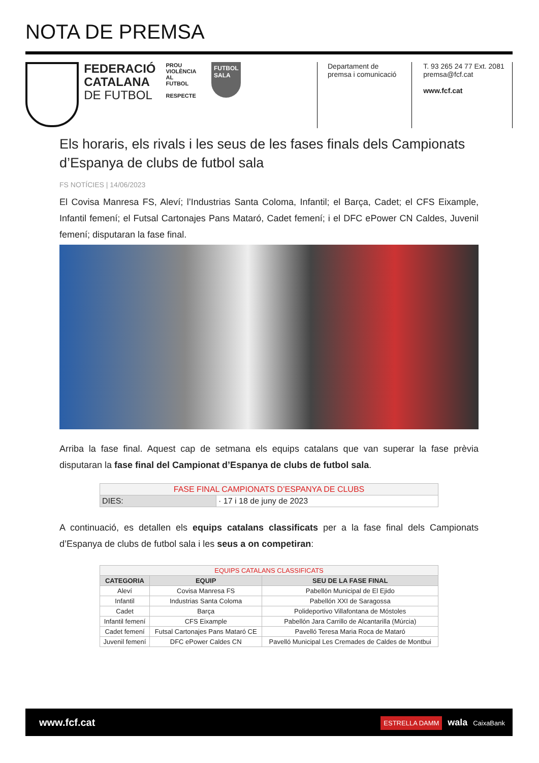NOTA DE PREMSA
FEDERACIÓ
CATALANA
DE FUTBOL
PROU VIOLÈNCIA AL FUTBOL
RESPECTE
FUTBOL
SALA
Departament de
premsa i comunicació
T. 93 265 24 77 Ext. 2081
premsa@fcf.cat
www.fcf.cat
Els horaris, els rivals i les seus de les fases finals dels Campionats d’Espanya de clubs de futbol sala
FS NOTÍCIES | 14/06/2023
El Covisa Manresa FS, Aleví; l’Industrias Santa Coloma, Infantil; el Barça, Cadet; el CFS Eixample, Infantil femení; el Futsal Cartonajes Pans Mataró, Cadet femení; i el DFC ePower CN Caldes, Juvenil femení; disputaran la fase final.
Arriba la fase final. Aquest cap de setmana els equips catalans que van superar la fase prèvia disputaran la fase final del Campionat d’Espanya de clubs de futbol sala.
| FASE FINAL CAMPIONATS D’ESPANYA DE CLUBS | |
| --- | --- |
| DIES: | · 17 i 18 de juny de 2023 |
A continuació, es detallen els equips catalans classificats per a la fase final dels Campionats d’Espanya de clubs de futbol sala i les seus a on competiran:
| EQUIPS CATALANS CLASSIFICATS | | |
| --- | --- | --- |
| CATEGORIA | EQUIP | SEU DE LA FASE FINAL |
| Aleví | Covisa Manresa FS | Pabellón Municipal de El Ejido |
| Infantil | Industrias Santa Coloma | Pabellón XXI de Saragossa |
| Cadet | Barça | Polideportivo Villafontana de Móstoles |
| Infantil femení | CFS Eixample | Pabellón Jara Carrillo de Alcantarilla (Múrcia) |
| Cadet femení | Futsal Cartonajes Pans Mataró CE | Pavelló Teresa Maria Roca de Mataró |
| Juvenil femení | DFC ePower Caldes CN | Pavelló Municipal Les Cremades de Caldes de Montbui |
www.fcf.cat ESTRELLA DAMM wala CaixaBank